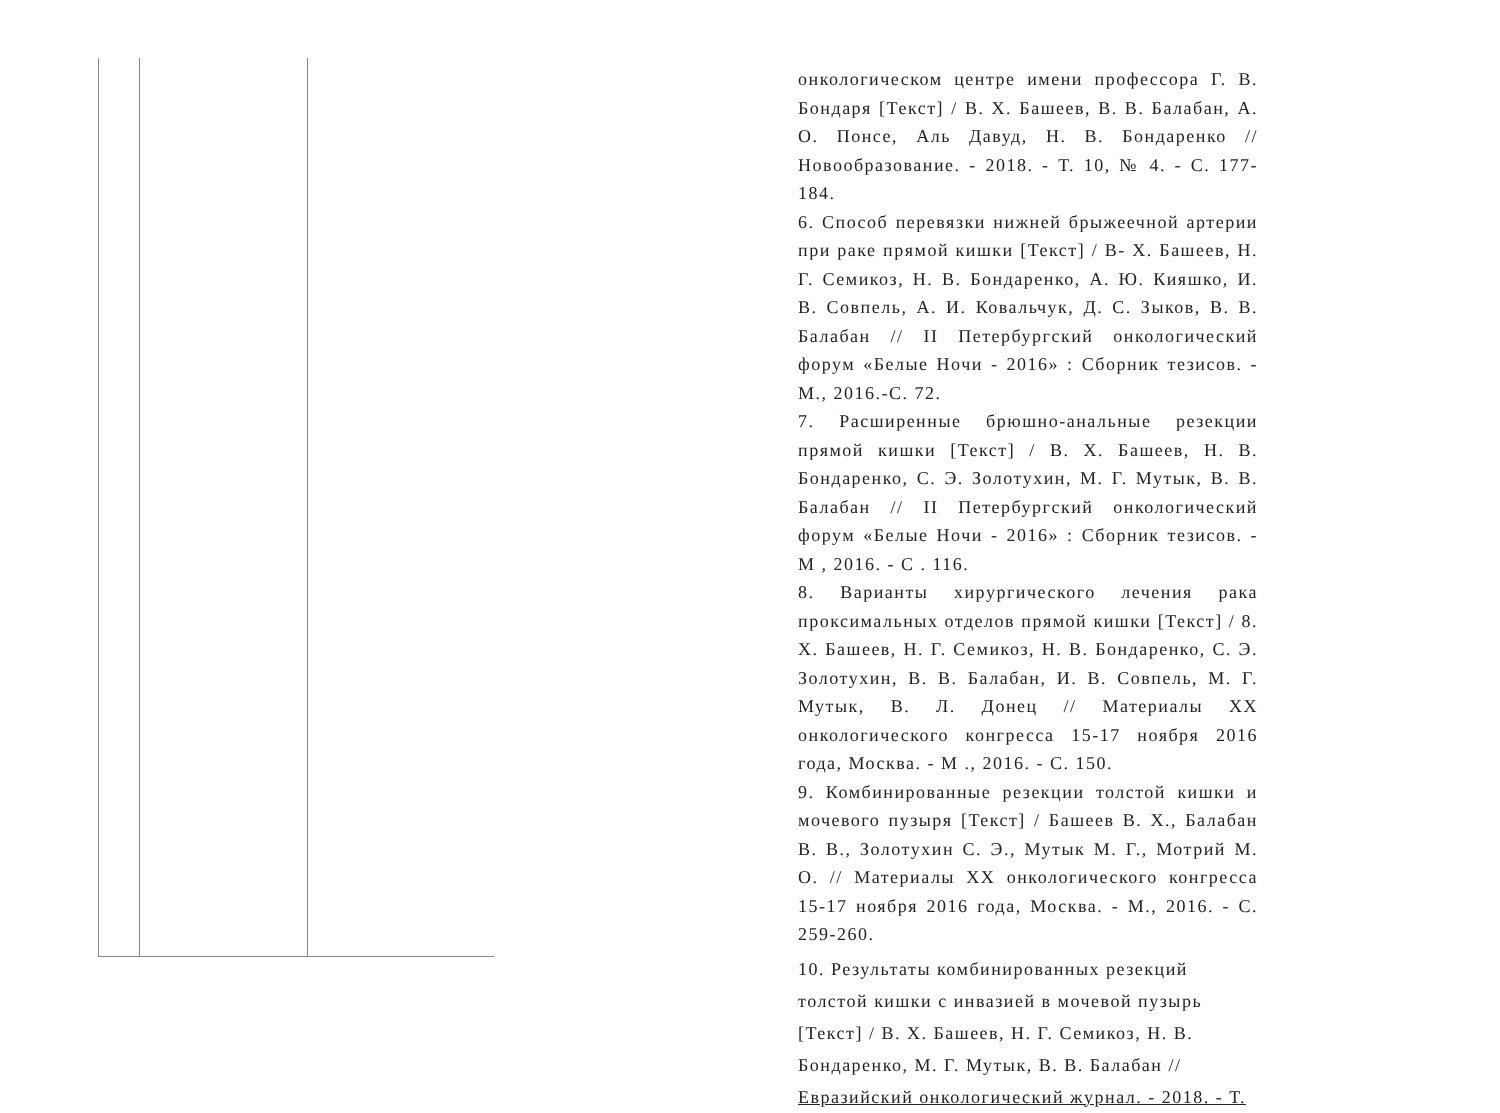онкологическом центре имени профессора Г. В. Бондаря [Текст] / В. Х. Башеев, В. В. Балабан, А. О. Понсе, Аль Давуд, Н. В. Бондаренко // Новообразование. - 2018. - Т. 10, № 4. - С. 177-184.
6. Способ перевязки нижней брыжеечной артерии при раке прямой кишки [Текст] / В- Х. Башеев, Н. Г. Семикоз, Н. В. Бондаренко, А. Ю. Кияшко, И. В. Совпель, А. И. Ковальчук, Д. С. Зыков, В. В. Балабан // II Петербургский онкологический форум «Белые Ночи - 2016» : Сборник тезисов. - М., 2016.-С. 72.
7. Расширенные брюшно-анальные резекции прямой кишки [Текст] / В. Х. Башеев, Н. В. Бондаренко, С. Э. Золотухин, М. Г. Мутык, В. В. Балабан // II Петербургский онкологический форум «Белые Ночи - 2016» : Сборник тезисов. - М , 2016. - С . 116.
8. Варианты хирургического лечения рака проксимальных отделов прямой кишки [Текст] / 8. Х. Башеев, Н. Г. Семикоз, Н. В. Бондаренко, С. Э. Золотухин, В. В. Балабан, И. В. Совпель, М. Г. Мутык, В. Л. Донец // Материалы XX онкологического конгресса 15-17 ноября 2016 года, Москва. - М ., 2016. - С. 150.
9. Комбинированные резекции толстой кишки и мочевого пузыря [Текст] / Башеев В. Х., Балабан В. В., Золотухин С. Э., Мутык М. Г., Мотрий М. О. // Материалы XX онкологического конгресса 15-17 ноября 2016 года, Москва. - М., 2016. - С. 259-260.
10. Результаты комбинированных резекций
толстой кишки с инвазией в мочевой пузырь
[Текст] / В. Х. Башеев, Н. Г. Семикоз, Н. В.
Бондаренко, М. Г. Мутык, В. В. Балабан //
Евразийский онкологический журнал. - 2018. - Т.